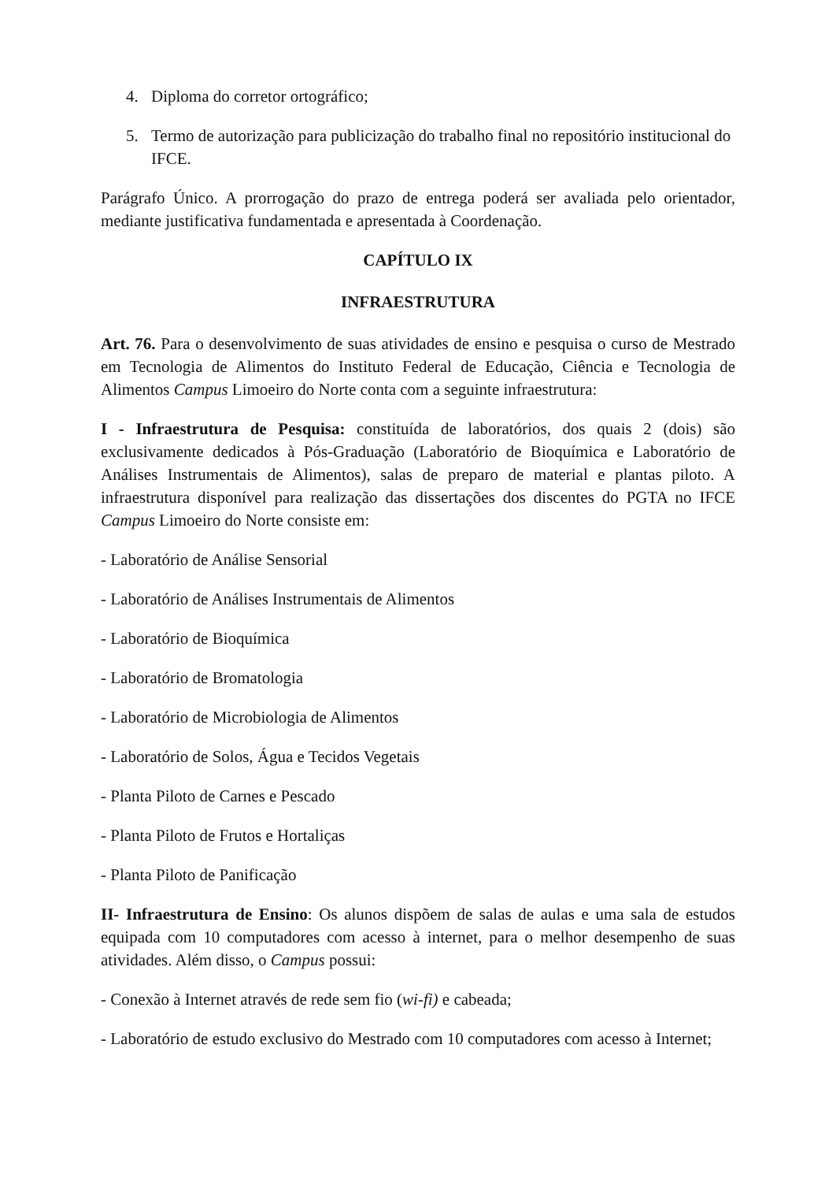4. Diploma do corretor ortográfico;
5. Termo de autorização para publicização do trabalho final no repositório institucional do IFCE.
Parágrafo Único. A prorrogação do prazo de entrega poderá ser avaliada pelo orientador, mediante justificativa fundamentada e apresentada à Coordenação.
CAPÍTULO IX
INFRAESTRUTURA
Art. 76. Para o desenvolvimento de suas atividades de ensino e pesquisa o curso de Mestrado em Tecnologia de Alimentos do Instituto Federal de Educação, Ciência e Tecnologia de Alimentos Campus Limoeiro do Norte conta com a seguinte infraestrutura:
I - Infraestrutura de Pesquisa: constituída de laboratórios, dos quais 2 (dois) são exclusivamente dedicados à Pós-Graduação (Laboratório de Bioquímica e Laboratório de Análises Instrumentais de Alimentos), salas de preparo de material e plantas piloto. A infraestrutura disponível para realização das dissertações dos discentes do PGTA no IFCE Campus Limoeiro do Norte consiste em:
- Laboratório de Análise Sensorial
- Laboratório de Análises Instrumentais de Alimentos
- Laboratório de Bioquímica
- Laboratório de Bromatologia
- Laboratório de Microbiologia de Alimentos
- Laboratório de Solos, Água e Tecidos Vegetais
- Planta Piloto de Carnes e Pescado
- Planta Piloto de Frutos e Hortaliças
- Planta Piloto de Panificação
II- Infraestrutura de Ensino: Os alunos dispõem de salas de aulas e uma sala de estudos equipada com 10 computadores com acesso à internet, para o melhor desempenho de suas atividades. Além disso, o Campus possui:
- Conexão à Internet através de rede sem fio (wi-fi) e cabeada;
- Laboratório de estudo exclusivo do Mestrado com 10 computadores com acesso à Internet;